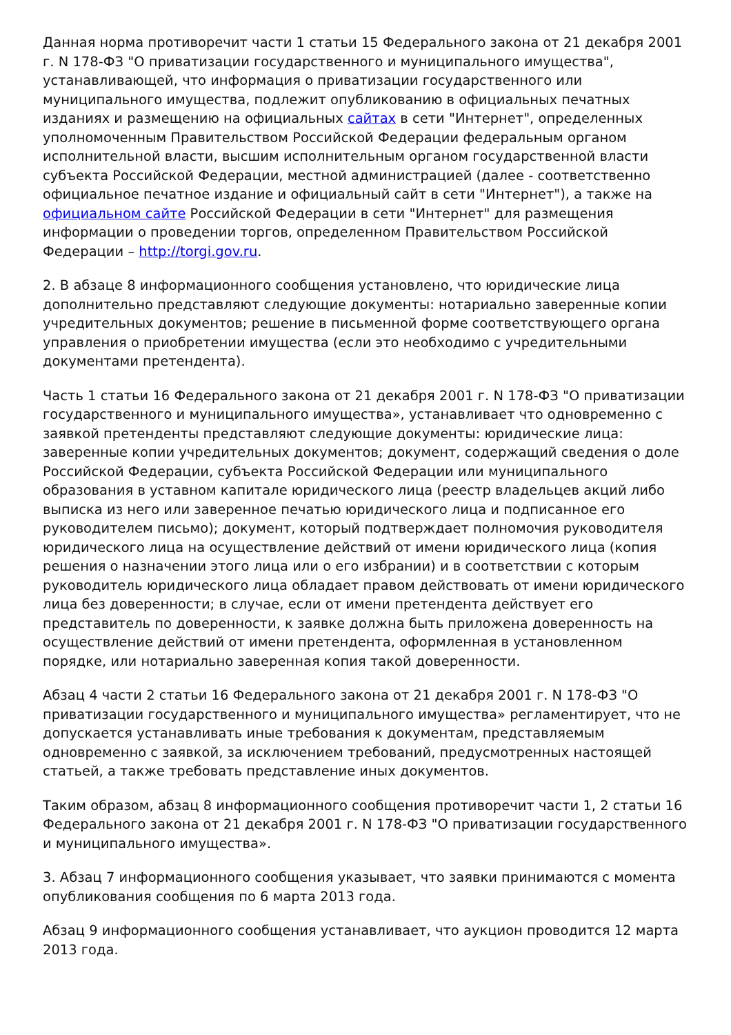Данная норма противоречит части 1 статьи 15 Федерального закона от 21 декабря 2001 г. N 178-ФЗ "О приватизации государственного и муниципального имущества", устанавливающей, что информация о приватизации государственного или муниципального имущества, подлежит опубликованию в официальных печатных изданиях и размещению на официальных сайтах в сети "Интернет", определенных уполномоченным Правительством Российской Федерации федеральным органом исполнительной власти, высшим исполнительным органом государственной власти субъекта Российской Федерации, местной администрацией (далее - соответственно официальное печатное издание и официальный сайт в сети "Интернет"), а также на официальном сайте Российской Федерации в сети "Интернет" для размещения информации о проведении торгов, определенном Правительством Российской Федерации – http://torgi.gov.ru.
2. В абзаце 8 информационного сообщения установлено, что юридические лица дополнительно представляют следующие документы: нотариально заверенные копии учредительных документов; решение в письменной форме соответствующего органа управления о приобретении имущества (если это необходимо с учредительными документами претендента).
Часть 1 статьи 16 Федерального закона от 21 декабря 2001 г. N 178-ФЗ "О приватизации государственного и муниципального имущества», устанавливает что одновременно с заявкой претенденты представляют следующие документы: юридические лица: заверенные копии учредительных документов; документ, содержащий сведения о доле Российской Федерации, субъекта Российской Федерации или муниципального образования в уставном капитале юридического лица (реестр владельцев акций либо выписка из него или заверенное печатью юридического лица и подписанное его руководителем письмо); документ, который подтверждает полномочия руководителя юридического лица на осуществление действий от имени юридического лица (копия решения о назначении этого лица или о его избрании) и в соответствии с которым руководитель юридического лица обладает правом действовать от имени юридического лица без доверенности; в случае, если от имени претендента действует его представитель по доверенности, к заявке должна быть приложена доверенность на осуществление действий от имени претендента, оформленная в установленном порядке, или нотариально заверенная копия такой доверенности.
Абзац 4 части 2 статьи 16 Федерального закона от 21 декабря 2001 г. N 178-ФЗ "О приватизации государственного и муниципального имущества» регламентирует, что не допускается устанавливать иные требования к документам, представляемым одновременно с заявкой, за исключением требований, предусмотренных настоящей статьей, а также требовать представление иных документов.
Таким образом, абзац 8 информационного сообщения противоречит части 1, 2 статьи 16 Федерального закона от 21 декабря 2001 г. N 178-ФЗ "О приватизации государственного и муниципального имущества».
3. Абзац 7 информационного сообщения указывает, что заявки принимаются с момента опубликования сообщения по 6 марта 2013 года.
Абзац 9 информационного сообщения устанавливает, что аукцион проводится 12 марта 2013 года.